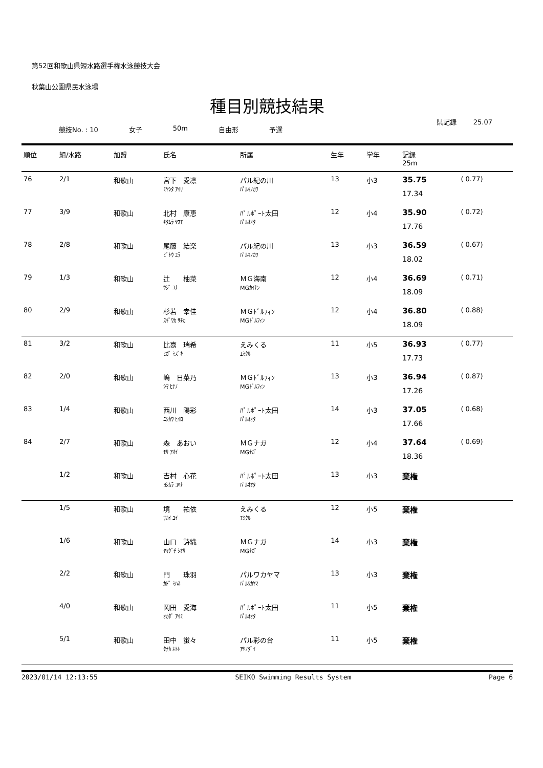第52回和歌山県短水路選手権水泳競技大会
秋葉山公園県民水泳場
種目別競技結果
県記録 25.07
競技No. : 10 女子 50m 自由形 予選
| 順位 | 組/水路 | 加盟 | 氏名 | 所属 | 生年 | 学年 | 記録 25m | |
| --- | --- | --- | --- | --- | --- | --- | --- | --- |
| 76 | 2/1 | 和歌山 | 宮下 愛凛 ﾐﾔｼﾀ ｱｲﾘ | パル紀の川 ﾊﾟﾙｷﾉｶﾜ | 13 | 小3 | 35.75 17.34 | ( 0.77) |
| 77 | 3/9 | 和歌山 | 北村 康恵 ｷﾀﾑﾗ ﾔｽｴ | ﾊﾟﾙﾎﾟｰﾄ太田 ﾊﾟﾙｵｵﾀ | 12 | 小4 | 35.90 17.76 | ( 0.72) |
| 78 | 2/8 | 和歌山 | 尾藤 結楽 ﾋﾞﾄｳ ﾕﾗ | パル紀の川 ﾊﾟﾙｷﾉｶﾜ | 13 | 小3 | 36.59 18.02 | ( 0.67) |
| 79 | 1/3 | 和歌山 | 辻 柚菜 ﾂｼﾞ ﾕﾅ | ＭＧ海南 MGｶｲﾅﾝ | 12 | 小4 | 36.69 18.09 | ( 0.71) |
| 80 | 2/9 | 和歌山 | 杉若 幸佳 ｽｷﾞﾜｶ ｻﾁｶ | ＭＧﾄﾞﾙﾌｨﾝ MGﾄﾞﾙﾌｨﾝ | 12 | 小4 | 36.80 18.09 | ( 0.88) |
| 81 | 3/2 | 和歌山 | 比嘉 瑞希 ﾋｶﾞ ﾐｽﾞｷ | えみくる ｴﾐｸﾙ | 11 | 小5 | 36.93 17.73 | ( 0.77) |
| 82 | 2/0 | 和歌山 | 嶋 日菜乃 ｼﾏ ﾋﾅﾉ | ＭＧﾄﾞﾙﾌｨﾝ MGﾄﾞﾙﾌｨﾝ | 13 | 小3 | 36.94 17.26 | ( 0.87) |
| 83 | 1/4 | 和歌山 | 西川 陽彩 ﾆｼｶﾜ ﾋｲﾛ | ﾊﾟﾙﾎﾟｰﾄ太田 ﾊﾟﾙｵｵﾀ | 14 | 小3 | 37.05 17.66 | ( 0.68) |
| 84 | 2/7 | 和歌山 | 森 あおい ﾓﾘ ｱｵｲ | ＭＧナガ MGﾅｶﾞ | 12 | 小4 | 37.64 18.36 | ( 0.69) |
| | 1/2 | 和歌山 | 吉村 心花 ﾖｼﾑﾗ ｺﾊﾅ | ﾊﾟﾙﾎﾟｰﾄ太田 ﾊﾟﾙｵｵﾀ | 13 | 小3 | 棄権 | |
| | 1/5 | 和歌山 | 境 祐依 ｻｶｲ ﾕｲ | えみくる ｴﾐｸﾙ | 12 | 小5 | 棄権 | |
| | 1/6 | 和歌山 | 山口 詩織 ﾔﾏｸﾞﾁ ｼｵﾘ | ＭＧナガ MGﾅｶﾞ | 14 | 小3 | 棄権 | |
| | 2/2 | 和歌山 | 門 珠羽 ｶﾄﾞ ﾐﾊﾈ | パルワカヤマ ﾊﾟﾙﾜｶﾔﾏ | 13 | 小3 | 棄権 | |
| | 4/0 | 和歌山 | 岡田 愛海 ｵｶﾀﾞ ｱｲﾐ | ﾊﾟﾙﾎﾟｰﾄ太田 ﾊﾟﾙｵｵﾀ | 11 | 小5 | 棄権 | |
| | 5/1 | 和歌山 | 田中 蛍々 ﾀﾅｶ ﾎﾄﾄ | パル彩の台 ｱﾔﾉﾀﾞｲ | 11 | 小5 | 棄権 | |
2023/01/14 12:13:55 SEIKO Swimming Results System Page 6